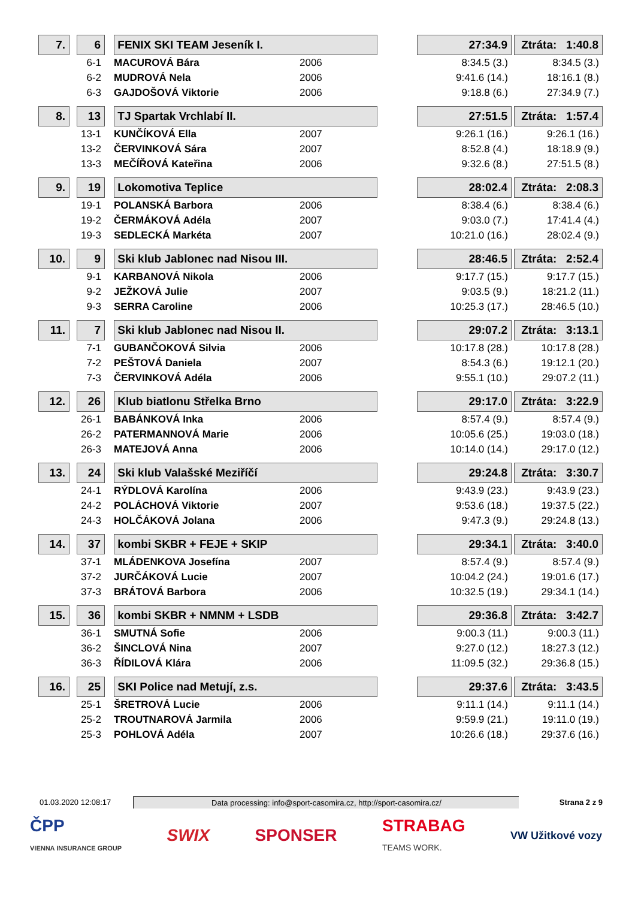| 7. | | 6 | | FENIX SKI TEAM Jeseník I. | | | 27:34.9 | | Ztráta: 1:40.8 |
| | | 6-1 | | MACUROVÁ Bára | 2006 | | 8:34.5 (3.) | | 8:34.5 (3.) |
| | | 6-2 | | MUDROVÁ Nela | 2006 | | 9:41.6 (14.) | | 18:16.1 (8.) |
| | | 6-3 | | GAJDOŠOVÁ Viktorie | 2006 | | 9:18.8 (6.) | | 27:34.9 (7.) |
| 8. | | 13 | | TJ Spartak Vrchlabí II. | | | 27:51.5 | | Ztráta: 1:57.4 |
| | | 13-1 | | KUNČÍKOVÁ Ella | 2007 | | 9:26.1 (16.) | | 9:26.1 (16.) |
| | | 13-2 | | ČERVINKOVÁ Sára | 2007 | | 8:52.8 (4.) | | 18:18.9 (9.) |
| | | 13-3 | | MEČÍŘOVÁ Kateřina | 2006 | | 9:32.6 (8.) | | 27:51.5 (8.) |
| 9. | | 19 | | Lokomotiva Teplice | | | 28:02.4 | | Ztráta: 2:08.3 |
| | | 19-1 | | POLANSKÁ Barbora | 2006 | | 8:38.4 (6.) | | 8:38.4 (6.) |
| | | 19-2 | | ČERMÁKOVÁ Adéla | 2007 | | 9:03.0 (7.) | | 17:41.4 (4.) |
| | | 19-3 | | SEDLECKÁ Markéta | 2007 | | 10:21.0 (16.) | | 28:02.4 (9.) |
| 10. | | 9 | | Ski klub Jablonec nad Nisou III. | | | 28:46.5 | | Ztráta: 2:52.4 |
| | | 9-1 | | KARBANOVÁ Nikola | 2006 | | 9:17.7 (15.) | | 9:17.7 (15.) |
| | | 9-2 | | JEŽKOVÁ Julie | 2007 | | 9:03.5 (9.) | | 18:21.2 (11.) |
| | | 9-3 | | SERRA Caroline | 2006 | | 10:25.3 (17.) | | 28:46.5 (10.) |
| 11. | | 7 | | Ski klub Jablonec nad Nisou II. | | | 29:07.2 | | Ztráta: 3:13.1 |
| | | 7-1 | | GUBANČOKOVÁ Silvia | 2006 | | 10:17.8 (28.) | | 10:17.8 (28.) |
| | | 7-2 | | PEŠTOVÁ Daniela | 2007 | | 8:54.3 (6.) | | 19:12.1 (20.) |
| | | 7-3 | | ČERVINKOVÁ Adéla | 2006 | | 9:55.1 (10.) | | 29:07.2 (11.) |
| 12. | | 26 | | Klub biatlonu Střelka Brno | | | 29:17.0 | | Ztráta: 3:22.9 |
| | | 26-1 | | BABÁNKOVÁ Inka | 2006 | | 8:57.4 (9.) | | 8:57.4 (9.) |
| | | 26-2 | | PATERMANNOVÁ Marie | 2006 | | 10:05.6 (25.) | | 19:03.0 (18.) |
| | | 26-3 | | MATEJOVÁ Anna | 2006 | | 10:14.0 (14.) | | 29:17.0 (12.) |
| 13. | | 24 | | Ski klub Valašské Meziříčí | | | 29:24.8 | | Ztráta: 3:30.7 |
| | | 24-1 | | RÝDLOVÁ Karolína | 2006 | | 9:43.9 (23.) | | 9:43.9 (23.) |
| | | 24-2 | | POLÁCHOVÁ Viktorie | 2007 | | 9:53.6 (18.) | | 19:37.5 (22.) |
| | | 24-3 | | HOLČÁKOVÁ Jolana | 2006 | | 9:47.3 (9.) | | 29:24.8 (13.) |
| 14. | | 37 | | kombi SKBR + FEJE + SKIP | | | 29:34.1 | | Ztráta: 3:40.0 |
| | | 37-1 | | MLÁDENKOVA Josefína | 2007 | | 8:57.4 (9.) | | 8:57.4 (9.) |
| | | 37-2 | | JURČÁKOVÁ Lucie | 2007 | | 10:04.2 (24.) | | 19:01.6 (17.) |
| | | 37-3 | | BRÁTOVÁ Barbora | 2006 | | 10:32.5 (19.) | | 29:34.1 (14.) |
| 15. | | 36 | | kombi SKBR + NMNM + LSDB | | | 29:36.8 | | Ztráta: 3:42.7 |
| | | 36-1 | | SMUTNÁ Sofie | 2006 | | 9:00.3 (11.) | | 9:00.3 (11.) |
| | | 36-2 | | ŠINCLOVÁ Nina | 2007 | | 9:27.0 (12.) | | 18:27.3 (12.) |
| | | 36-3 | | ŘÍDILOVÁ Klára | 2006 | | 11:09.5 (32.) | | 29:36.8 (15.) |
| 16. | | 25 | | SKI Police nad Metují, z.s. | | | 29:37.6 | | Ztráta: 3:43.5 |
| | | 25-1 | | ŠRETROVÁ Lucie | 2006 | | 9:11.1 (14.) | | 9:11.1 (14.) |
| | | 25-2 | | TROUTNAROVÁ Jarmila | 2006 | | 9:59.9 (21.) | | 19:11.0 (19.) |
| | | 25-3 | | POHLOVÁ Adéla | 2007 | | 10:26.6 (18.) | | 29:37.6 (16.) |
01.03.2020 12:08:17 Data processing: info@sport-casomira.cz, http://sport-casomira.cz/ Strana 2 z 9
ČPP
VIENNA INSURANCE GROUP SWIX SPONSER STRABAG
TEAMS WORK. VW Užitkové vozy